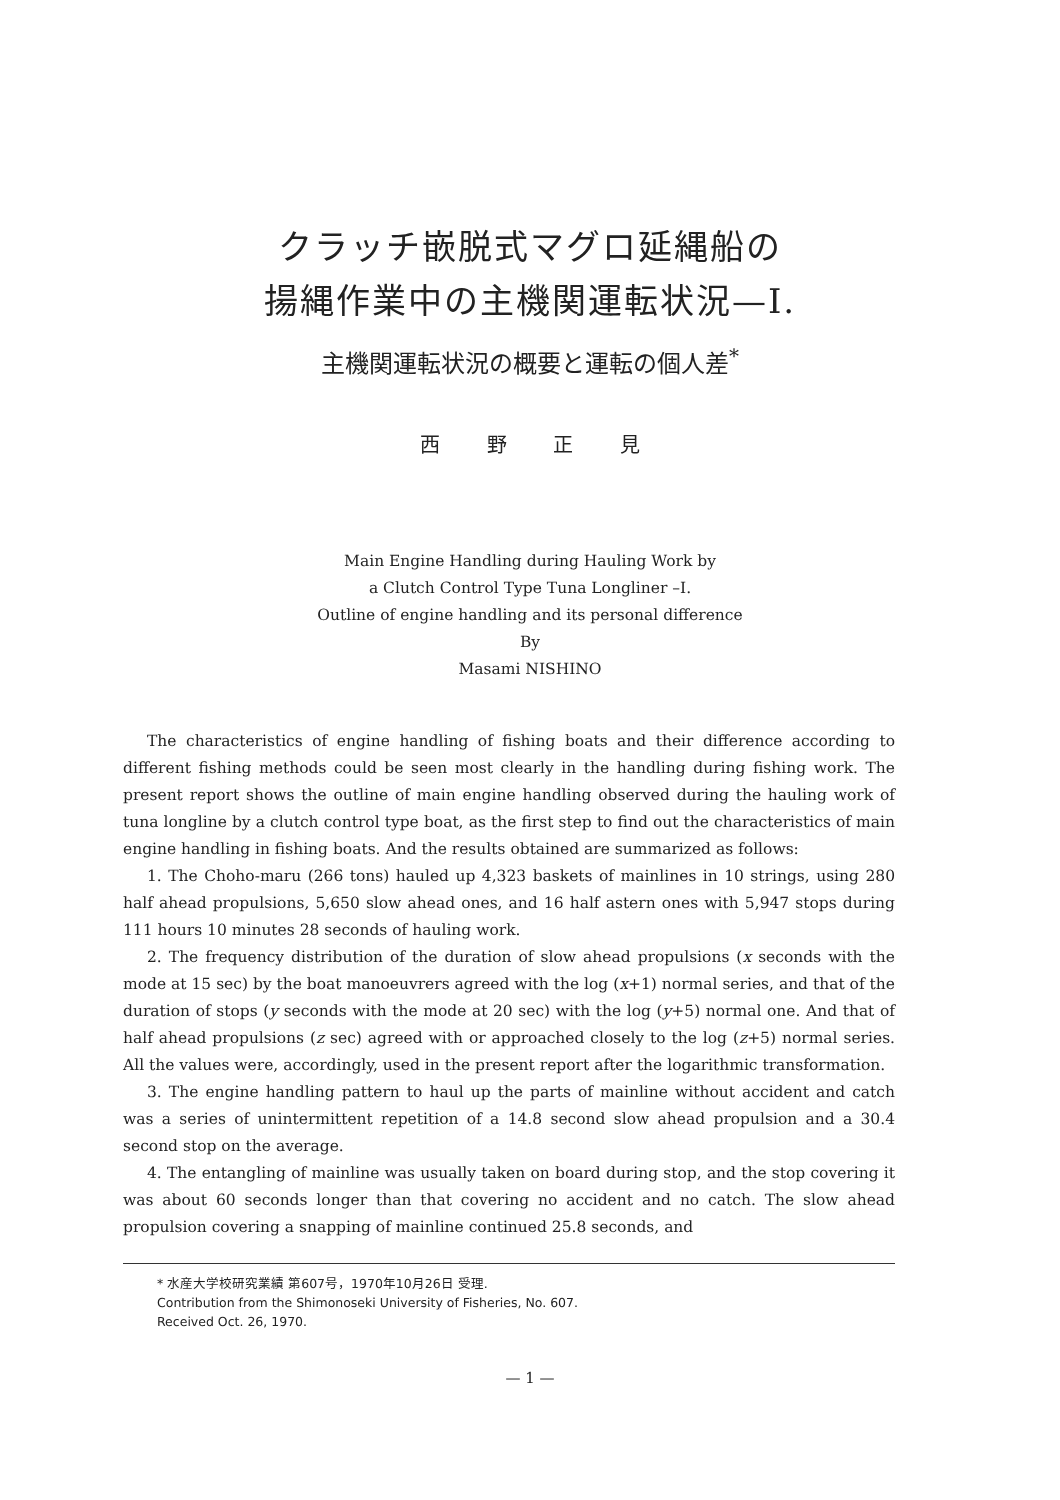クラッチ嵌脱式マグロ延縄船の
揚縄作業中の主機関運転状況—I.
主機関運転状況の概要と運転の個人差<sup>*</sup>
西 野 正 見
Main Engine Handling during Hauling Work by
a Clutch Control Type Tuna Longliner –I.
Outline of engine handling and its personal difference
By
Masami NISHINO
The characteristics of engine handling of fishing boats and their difference according to different fishing methods could be seen most clearly in the handling during fishing work. The present report shows the outline of main engine handling observed during the hauling work of tuna longline by a clutch control type boat, as the first step to find out the characteristics of main engine handling in fishing boats. And the results obtained are summarized as follows:
1. The Choho-maru (266 tons) hauled up 4,323 baskets of mainlines in 10 strings, using 280 half ahead propulsions, 5,650 slow ahead ones, and 16 half astern ones with 5,947 stops during 111 hours 10 minutes 28 seconds of hauling work.
2. The frequency distribution of the duration of slow ahead propulsions (x seconds with the mode at 15 sec) by the boat manoeuvrers agreed with the log (x+1) normal series, and that of the duration of stops (y seconds with the mode at 20 sec) with the log (y+5) normal one. And that of half ahead propulsions (z sec) agreed with or approached closely to the log (z+5) normal series. All the values were, accordingly, used in the present report after the logarithmic transformation.
3. The engine handling pattern to haul up the parts of mainline without accident and catch was a series of unintermittent repetition of a 14.8 second slow ahead propulsion and a 30.4 second stop on the average.
4. The entangling of mainline was usually taken on board during stop, and the stop covering it was about 60 seconds longer than that covering no accident and no catch. The slow ahead propulsion covering a snapping of mainline continued 25.8 seconds, and
* 水産大学校研究業績 第607号，1970年10月26日 受理.
Contribution from the Shimonoseki University of Fisheries, No. 607.
Received Oct. 26, 1970.
— 1 —